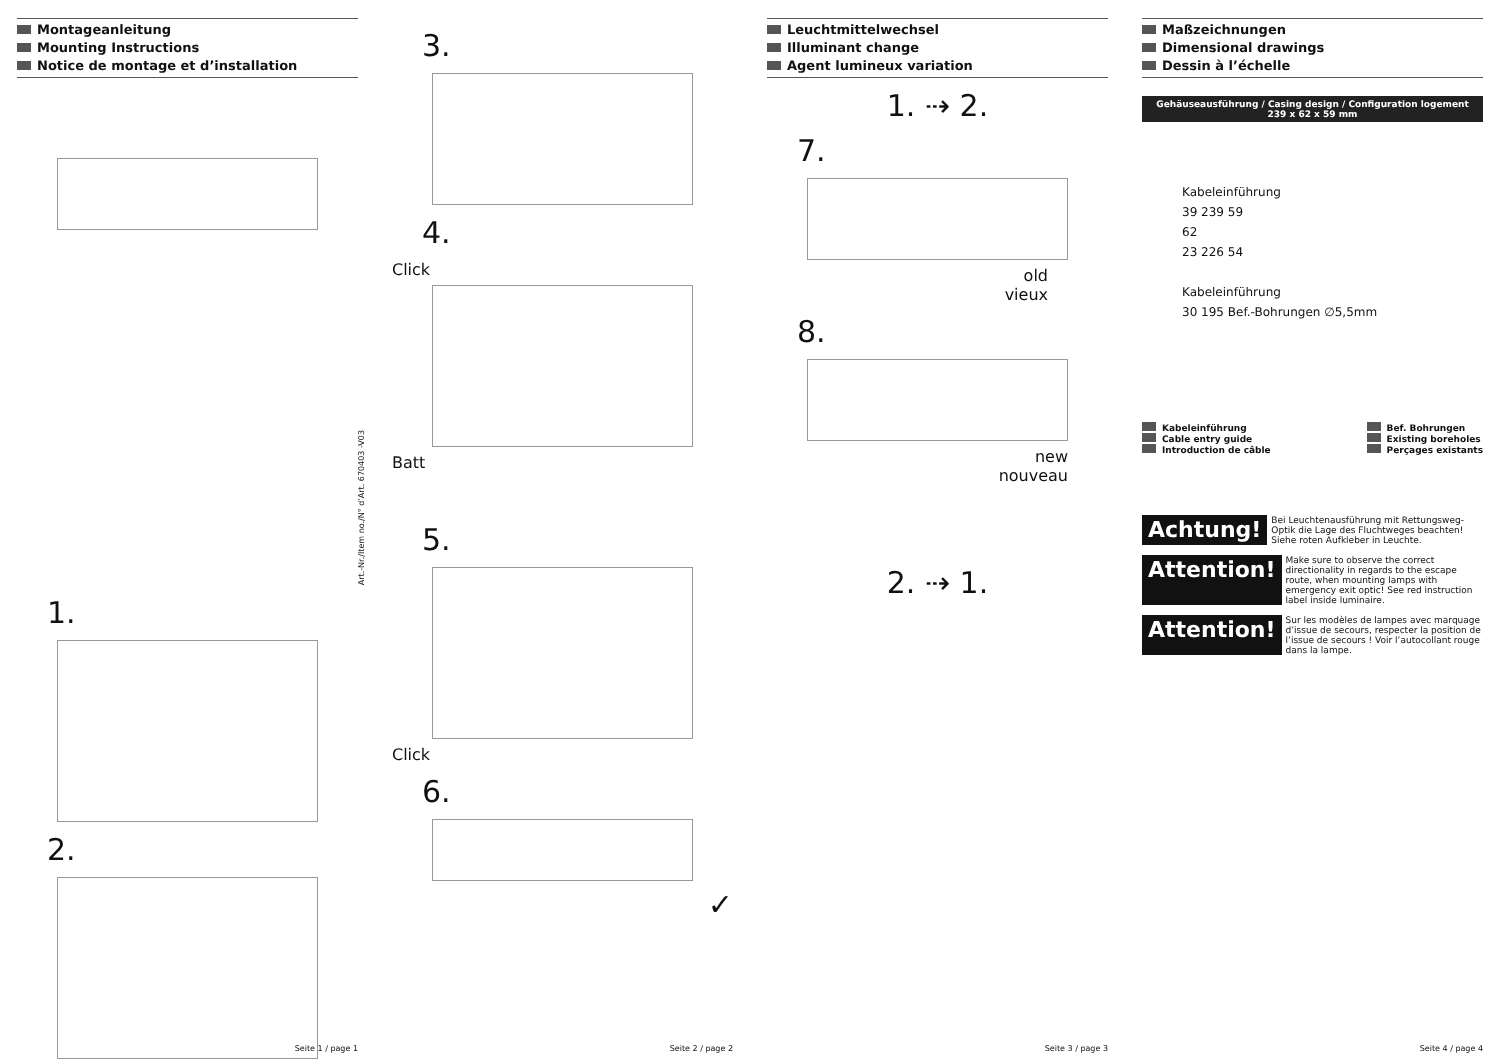Montageanleitung
Mounting Instructions
Notice de montage et d’installation
Art.-Nr./Item no./N° d’Art. 670403 -V03
1.
2.
Seite 1 / page 1
3.
4.
Click
Batt
5.
Click
6.
✓
Seite 2 / page 2
Leuchtmittelwechsel
Illuminant change
Agent lumineux variation
1. ⇢ 2.
7.
old
vieux
8.
new
nouveau
2. ⇢ 1.
Seite 3 / page 3
Maßzeichnungen
Dimensional drawings
Dessin à l’échelle
Gehäuseausführung / Casing design / Configuration logement
239 x 62 x 59 mm
Kabeleinführung
39 239 59
62
23 226 54
Kabeleinführung
30 195 Bef.-Bohrungen ∅5,5mm
Kabeleinführung
Cable entry guide
Introduction de câble
Bef. Bohrungen
Existing boreholes
Perçages existants
Achtung! Bei Leuchtenausführung mit Rettungsweg-Optik die Lage des Fluchtweges beachten! Siehe roten Aufkleber in Leuchte.
Attention! Make sure to observe the correct directionality in regards to the escape route, when mounting lamps with emergency exit optic! See red instruction label inside luminaire.
Attention! Sur les modèles de lampes avec marquage d’issue de secours, respecter la position de l’issue de secours ! Voir l’autocollant rouge dans la lampe.
Seite 4 / page 4